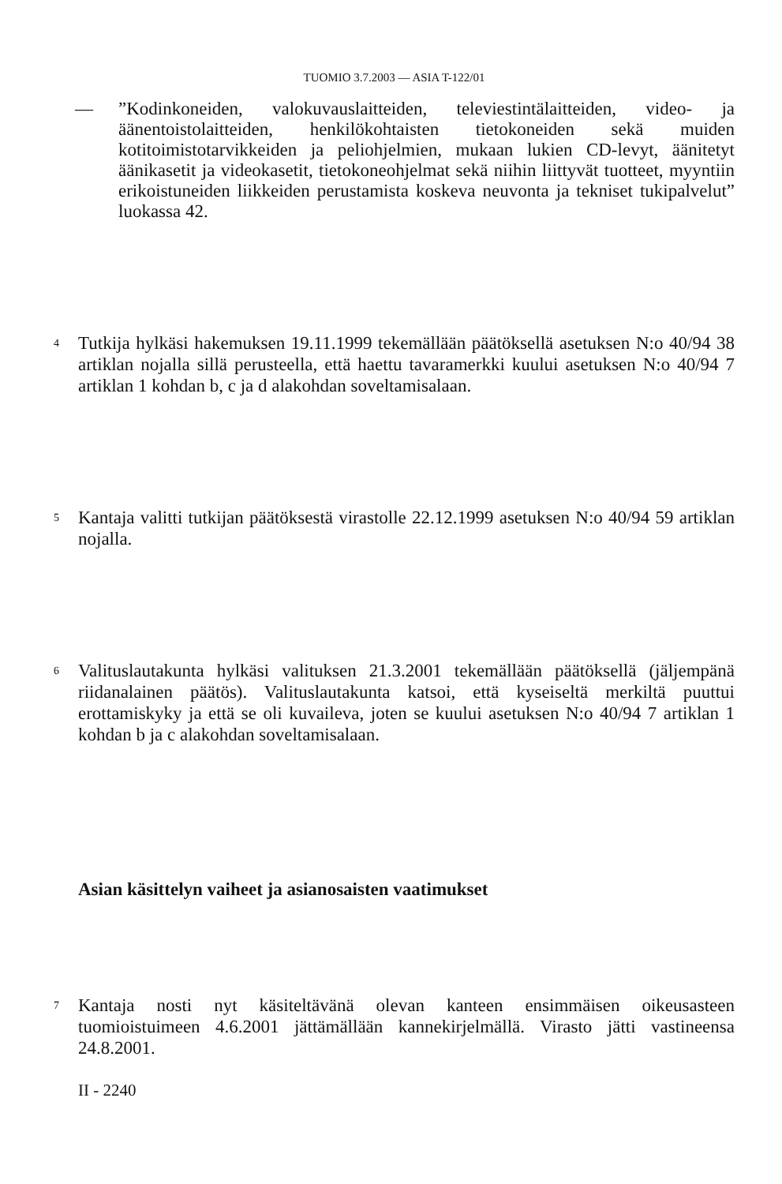TUOMIO 3.7.2003 — ASIA T-122/01
— ”Kodinkoneiden, valokuvauslaitteiden, televiestintälaitteiden, video- ja äänentoistolaitteiden, henkilökohtaisten tietokoneiden sekä muiden kotitoimistotarvikkeiden ja peliohjelmien, mukaan lukien CD-levyt, äänitetyt äänikasetit ja videokasetit, tietokoneohjelmat sekä niihin liittyvät tuotteet, myyntiin erikoistuneiden liikkeiden perustamista koskeva neuvonta ja tekniset tukipalvelut” luokassa 42.
4
Tutkija hylkäsi hakemuksen 19.11.1999 tekemällään päätöksellä asetuksen N:o 40/94 38 artiklan nojalla sillä perusteella, että haettu tavaramerkki kuului asetuksen N:o 40/94 7 artiklan 1 kohdan b, c ja d alakohdan soveltamisalaan.
5
Kantaja valitti tutkijan päätöksestä virastolle 22.12.1999 asetuksen N:o 40/94 59 artiklan nojalla.
6
Valituslautakunta hylkäsi valituksen 21.3.2001 tekemällään päätöksellä (jäljempänä riidanalainen päätös). Valituslautakunta katsoi, että kyseiseltä merkiltä puuttui erottamiskyky ja että se oli kuvaileva, joten se kuului asetuksen N:o 40/94 7 artiklan 1 kohdan b ja c alakohdan soveltamisalaan.
Asian käsittelyn vaiheet ja asianosaisten vaatimukset
7
Kantaja nosti nyt käsiteltävänä olevan kanteen ensimmäisen oikeusasteen tuomioistuimeen 4.6.2001 jättämällään kannekirjelmällä. Virasto jätti vastineensa 24.8.2001.
II - 2240